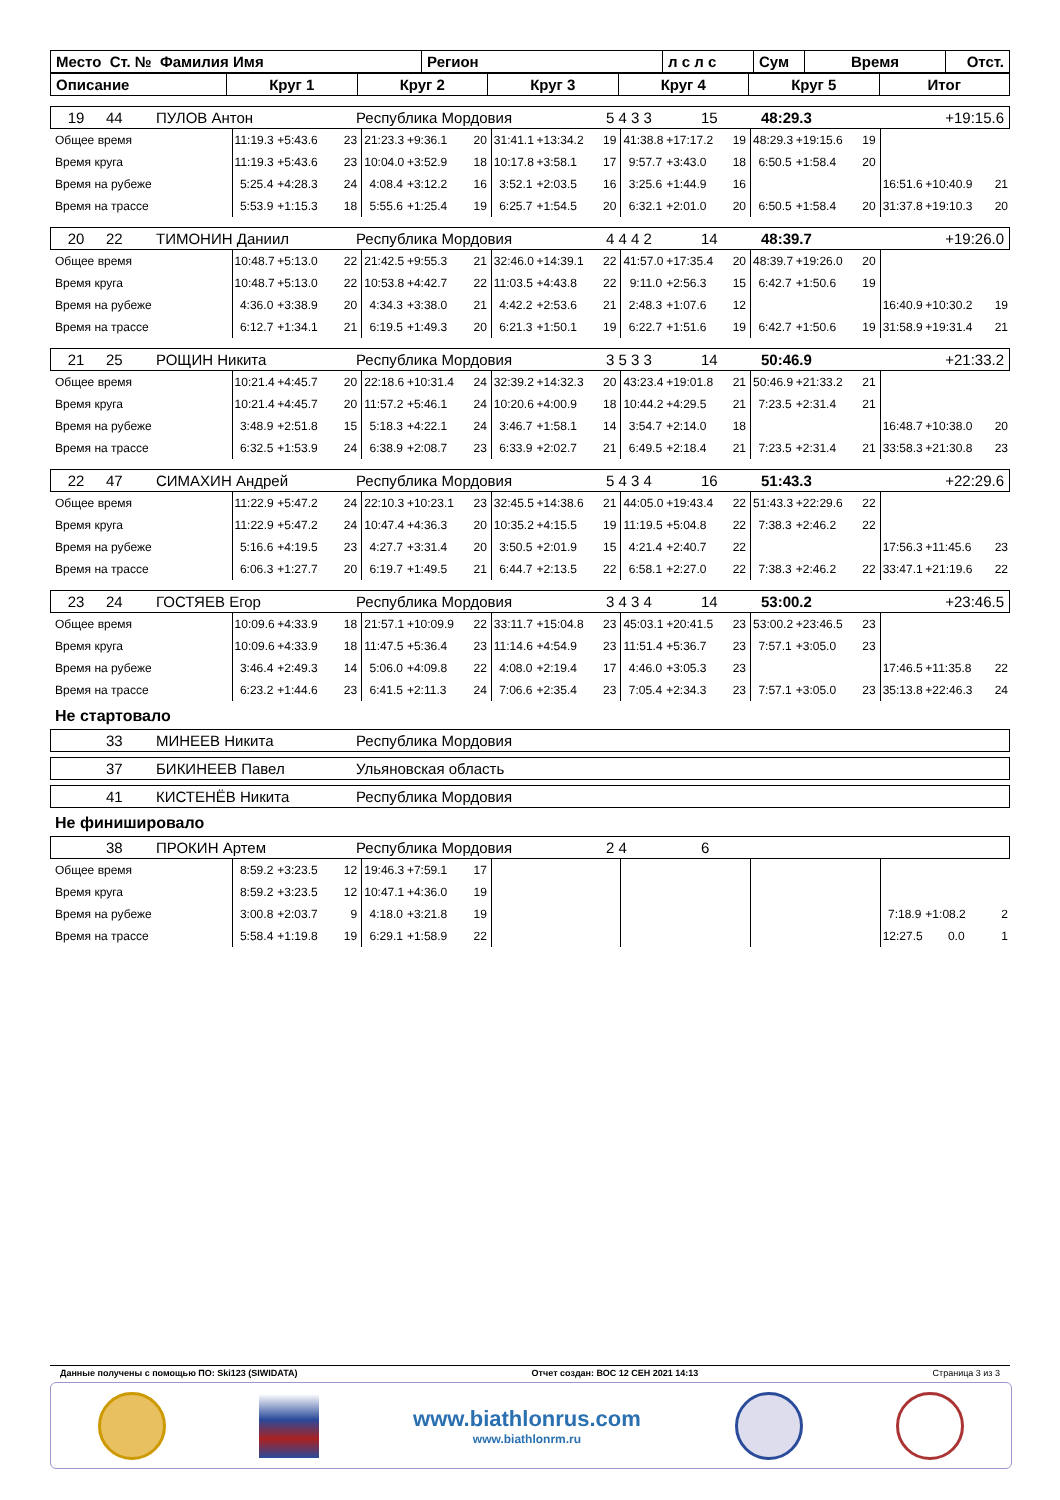| Место Ст. № Фамилия Имя | Регион | л с л с | Сум | Время | Отст. |
| Описание | Круг 1 | Круг 2 | Круг 3 | Круг 4 | Круг 5 | Итог |
| 19 | 44 | ПУЛОВ Антон | Республика Мордовия | 5 4 3 3 | 15 | 48:29.3 | +19:15.6 |
| Общее время | 11:19.3 | +5:43.6 | 23 | 21:23.3 | +9:36.1 | 20 | 31:41.1 | +13:34.2 | 19 | 41:38.8 | +17:17.2 | 19 | 48:29.3 | +19:15.6 | 19 | | | |
| Время круга | 11:19.3 | +5:43.6 | 23 | 10:04.0 | +3:52.9 | 18 | 10:17.8 | +3:58.1 | 17 | 9:57.7 | +3:43.0 | 18 | 6:50.5 | +1:58.4 | 20 | | | |
| Время на рубеже | 5:25.4 | +4:28.3 | 24 | 4:08.4 | +3:12.2 | 16 | 3:52.1 | +2:03.5 | 16 | 3:25.6 | +1:44.9 | 16 | | | | 16:51.6 | +10:40.9 | 21 |
| Время на трассе | 5:53.9 | +1:15.3 | 18 | 5:55.6 | +1:25.4 | 19 | 6:25.7 | +1:54.5 | 20 | 6:32.1 | +2:01.0 | 20 | 6:50.5 | +1:58.4 | 20 | 31:37.8 | +19:10.3 | 20 |
| 20 | 22 | ТИМОНИН Даниил | Республика Мордовия | 4 4 4 2 | 14 | 48:39.7 | +19:26.0 |
| Общее время | 10:48.7 | +5:13.0 | 22 | 21:42.5 | +9:55.3 | 21 | 32:46.0 | +14:39.1 | 22 | 41:57.0 | +17:35.4 | 20 | 48:39.7 | +19:26.0 | 20 | | | |
| Время круга | 10:48.7 | +5:13.0 | 22 | 10:53.8 | +4:42.7 | 22 | 11:03.5 | +4:43.8 | 22 | 9:11.0 | +2:56.3 | 15 | 6:42.7 | +1:50.6 | 19 | | | |
| Время на рубеже | 4:36.0 | +3:38.9 | 20 | 4:34.3 | +3:38.0 | 21 | 4:42.2 | +2:53.6 | 21 | 2:48.3 | +1:07.6 | 12 | | | | 16:40.9 | +10:30.2 | 19 |
| Время на трассе | 6:12.7 | +1:34.1 | 21 | 6:19.5 | +1:49.3 | 20 | 6:21.3 | +1:50.1 | 19 | 6:22.7 | +1:51.6 | 19 | 6:42.7 | +1:50.6 | 19 | 31:58.9 | +19:31.4 | 21 |
| 21 | 25 | РОЩИН Никита | Республика Мордовия | 3 5 3 3 | 14 | 50:46.9 | +21:33.2 |
| Общее время | 10:21.4 | +4:45.7 | 20 | 22:18.6 | +10:31.4 | 24 | 32:39.2 | +14:32.3 | 20 | 43:23.4 | +19:01.8 | 21 | 50:46.9 | +21:33.2 | 21 | | | |
| Время круга | 10:21.4 | +4:45.7 | 20 | 11:57.2 | +5:46.1 | 24 | 10:20.6 | +4:00.9 | 18 | 10:44.2 | +4:29.5 | 21 | 7:23.5 | +2:31.4 | 21 | | | |
| Время на рубеже | 3:48.9 | +2:51.8 | 15 | 5:18.3 | +4:22.1 | 24 | 3:46.7 | +1:58.1 | 14 | 3:54.7 | +2:14.0 | 18 | | | | 16:48.7 | +10:38.0 | 20 |
| Время на трассе | 6:32.5 | +1:53.9 | 24 | 6:38.9 | +2:08.7 | 23 | 6:33.9 | +2:02.7 | 21 | 6:49.5 | +2:18.4 | 21 | 7:23.5 | +2:31.4 | 21 | 33:58.3 | +21:30.8 | 23 |
| 22 | 47 | СИМАХИН Андрей | Республика Мордовия | 5 4 3 4 | 16 | 51:43.3 | +22:29.6 |
| Общее время | 11:22.9 | +5:47.2 | 24 | 22:10.3 | +10:23.1 | 23 | 32:45.5 | +14:38.6 | 21 | 44:05.0 | +19:43.4 | 22 | 51:43.3 | +22:29.6 | 22 | | | |
| Время круга | 11:22.9 | +5:47.2 | 24 | 10:47.4 | +4:36.3 | 20 | 10:35.2 | +4:15.5 | 19 | 11:19.5 | +5:04.8 | 22 | 7:38.3 | +2:46.2 | 22 | | | |
| Время на рубеже | 5:16.6 | +4:19.5 | 23 | 4:27.7 | +3:31.4 | 20 | 3:50.5 | +2:01.9 | 15 | 4:21.4 | +2:40.7 | 22 | | | | 17:56.3 | +11:45.6 | 23 |
| Время на трассе | 6:06.3 | +1:27.7 | 20 | 6:19.7 | +1:49.5 | 21 | 6:44.7 | +2:13.5 | 22 | 6:58.1 | +2:27.0 | 22 | 7:38.3 | +2:46.2 | 22 | 33:47.1 | +21:19.6 | 22 |
| 23 | 24 | ГОСТЯЕВ Егор | Республика Мордовия | 3 4 3 4 | 14 | 53:00.2 | +23:46.5 |
| Общее время | 10:09.6 | +4:33.9 | 18 | 21:57.1 | +10:09.9 | 22 | 33:11.7 | +15:04.8 | 23 | 45:03.1 | +20:41.5 | 23 | 53:00.2 | +23:46.5 | 23 | | | |
| Время круга | 10:09.6 | +4:33.9 | 18 | 11:47.5 | +5:36.4 | 23 | 11:14.6 | +4:54.9 | 23 | 11:51.4 | +5:36.7 | 23 | 7:57.1 | +3:05.0 | 23 | | | |
| Время на рубеже | 3:46.4 | +2:49.3 | 14 | 5:06.0 | +4:09.8 | 22 | 4:08.0 | +2:19.4 | 17 | 4:46.0 | +3:05.3 | 23 | | | | 17:46.5 | +11:35.8 | 22 |
| Время на трассе | 6:23.2 | +1:44.6 | 23 | 6:41.5 | +2:11.3 | 24 | 7:06.6 | +2:35.4 | 23 | 7:05.4 | +2:34.3 | 23 | 7:57.1 | +3:05.0 | 23 | 35:13.8 | +22:46.3 | 24 |
Не стартовало
| | 33 | МИНЕЕВ Никита | Республика Мордовия |
| | 37 | БИКИНЕЕВ Павел | Ульяновская область |
| | 41 | КИСТЕНЁВ Никита | Республика Мордовия |
Не финишировало
| | 38 | ПРОКИН Артем | Республика Мордовия | 2 4 | 6 | |
| Общее время | 8:59.2 | +3:23.5 | 12 | 19:46.3 | +7:59.1 | 17 | | | | | | | | | | | | |
| Время круга | 8:59.2 | +3:23.5 | 12 | 10:47.1 | +4:36.0 | 19 | | | | | | | | | | | | |
| Время на рубеже | 3:00.8 | +2:03.7 | 9 | 4:18.0 | +3:21.8 | 19 | | | | | | | | | | 7:18.9 | +1:08.2 | 2 |
| Время на трассе | 5:58.4 | +1:19.8 | 19 | 6:29.1 | +1:58.9 | 22 | | | | | | | | | | 12:27.5 | 0.0 | 1 |
Данные получены с помощью ПО: Ski123 (SIWIDATA) Отчет создан: ВОС 12 СЕН 2021 14:13 Страница 3 из 3
www.biathlonrus.com
www.biathlonrm.ru